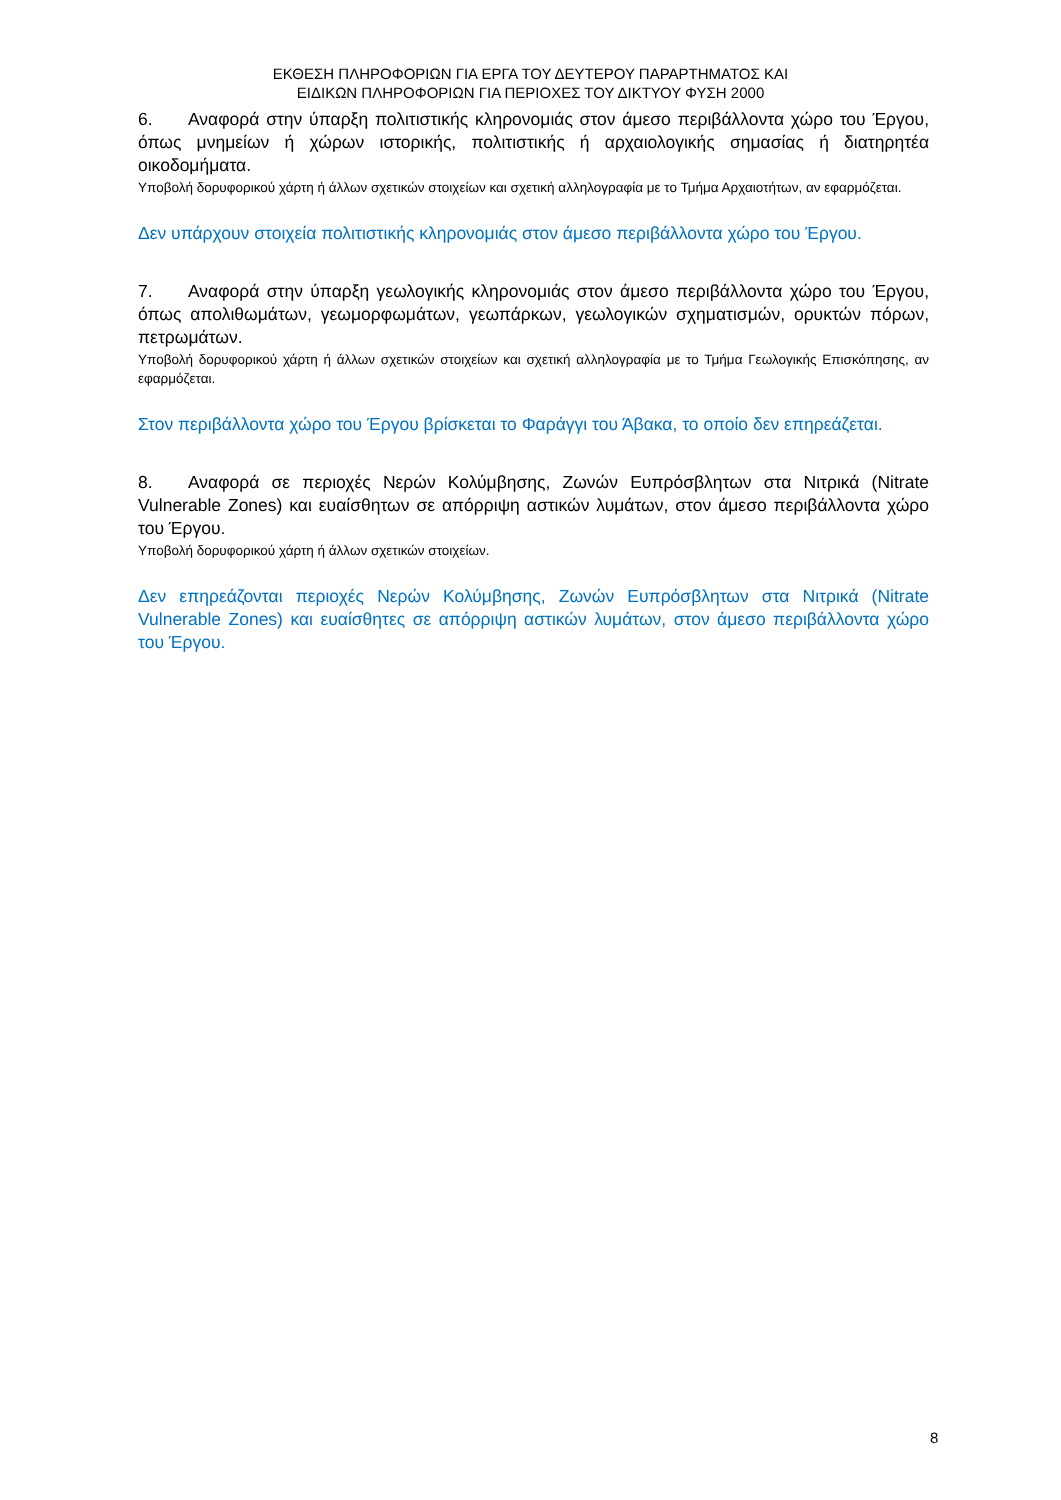ΕΚΘΕΣΗ ΠΛΗΡΟΦΟΡΙΩΝ ΓΙΑ ΕΡΓΑ ΤΟΥ ΔΕΥΤΕΡΟΥ ΠΑΡΑΡΤΗΜΑΤΟΣ ΚΑΙ
ΕΙΔΙΚΩΝ ΠΛΗΡΟΦΟΡΙΩΝ ΓΙΑ ΠΕΡΙΟΧΕΣ ΤΟΥ ΔΙΚΤΥΟΥ ΦΥΣΗ 2000
6. Αναφορά στην ύπαρξη πολιτιστικής κληρονομιάς στον άμεσο περιβάλλοντα χώρο του Έργου, όπως μνημείων ή χώρων ιστορικής, πολιτιστικής ή αρχαιολογικής σημασίας ή διατηρητέα οικοδομήματα.
Υποβολή δορυφορικού χάρτη ή άλλων σχετικών στοιχείων και σχετική αλληλογραφία με το Τμήμα Αρχαιοτήτων, αν εφαρμόζεται.
Δεν υπάρχουν στοιχεία πολιτιστικής κληρονομιάς στον άμεσο περιβάλλοντα χώρο του Έργου.
7. Αναφορά στην ύπαρξη γεωλογικής κληρονομιάς στον άμεσο περιβάλλοντα χώρο του Έργου, όπως απολιθωμάτων, γεωμορφωμάτων, γεωπάρκων, γεωλογικών σχηματισμών, ορυκτών πόρων, πετρωμάτων.
Υποβολή δορυφορικού χάρτη ή άλλων σχετικών στοιχείων και σχετική αλληλογραφία με το Τμήμα Γεωλογικής Επισκόπησης, αν εφαρμόζεται.
Στον περιβάλλοντα χώρο του Έργου βρίσκεται το Φαράγγι του Άβακα, το οποίο δεν επηρεάζεται.
8. Αναφορά σε περιοχές Νερών Κολύμβησης, Ζωνών Ευπρόσβλητων στα Νιτρικά (Nitrate Vulnerable Zones) και ευαίσθητων σε απόρριψη αστικών λυμάτων, στον άμεσο περιβάλλοντα χώρο του Έργου.
Υποβολή δορυφορικού χάρτη ή άλλων σχετικών στοιχείων.
Δεν επηρεάζονται περιοχές Νερών Κολύμβησης, Ζωνών Ευπρόσβλητων στα Νιτρικά (Nitrate Vulnerable Zones) και ευαίσθητες σε απόρριψη αστικών λυμάτων, στον άμεσο περιβάλλοντα χώρο του Έργου.
8